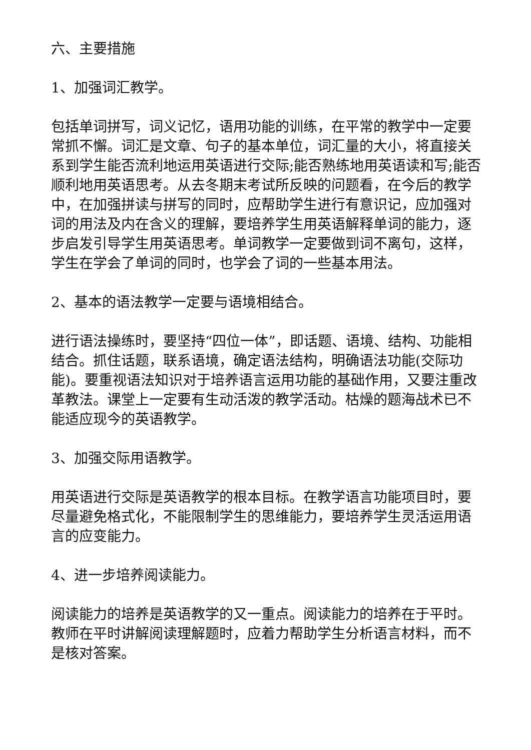六、主要措施
1、加强词汇教学。
包括单词拼写，词义记忆，语用功能的训练，在平常的教学中一定要常抓不懈。词汇是文章、句子的基本单位，词汇量的大小，将直接关系到学生能否流利地运用英语进行交际;能否熟练地用英语读和写;能否顺利地用英语思考。从去冬期末考试所反映的问题看，在今后的教学中，在加强拼读与拼写的同时，应帮助学生进行有意识记，应加强对词的用法及内在含义的理解，要培养学生用英语解释单词的能力，逐步启发引导学生用英语思考。单词教学一定要做到词不离句，这样，学生在学会了单词的同时，也学会了词的一些基本用法。
2、基本的语法教学一定要与语境相结合。
进行语法操练时，要坚持“四位一体”，即话题、语境、结构、功能相结合。抓住话题，联系语境，确定语法结构，明确语法功能(交际功能)。要重视语法知识对于培养语言运用功能的基础作用，又要注重改革教法。课堂上一定要有生动活泼的教学活动。枯燥的题海战术已不能适应现今的英语教学。
3、加强交际用语教学。
用英语进行交际是英语教学的根本目标。在教学语言功能项目时，要尽量避免格式化，不能限制学生的思维能力，要培养学生灵活运用语言的应变能力。
4、进一步培养阅读能力。
阅读能力的培养是英语教学的又一重点。阅读能力的培养在于平时。教师在平时讲解阅读理解题时，应着力帮助学生分析语言材料，而不是核对答案。